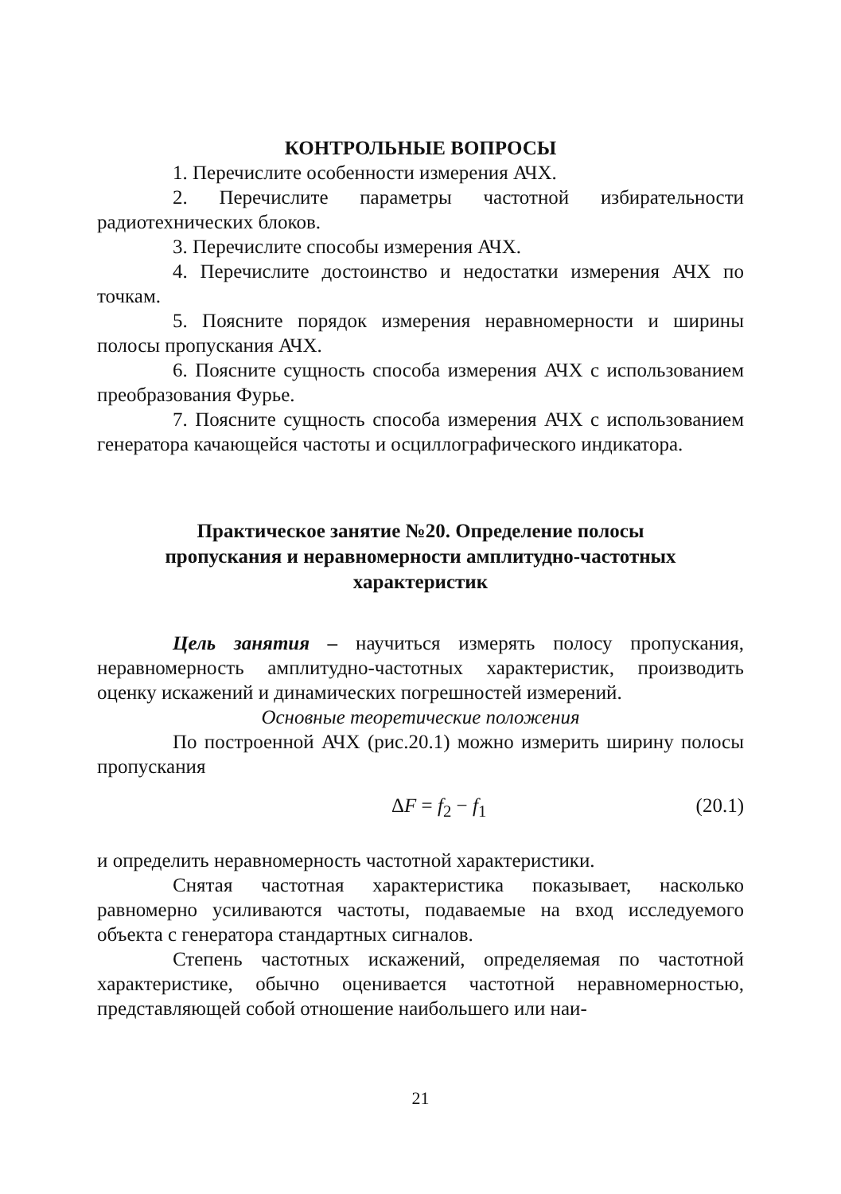КОНТРОЛЬНЫЕ ВОПРОСЫ
1. Перечислите особенности измерения АЧХ.
2. Перечислите параметры частотной избирательности радиотехнических блоков.
3. Перечислите способы измерения АЧХ.
4. Перечислите достоинство и недостатки измерения АЧХ по точкам.
5. Поясните порядок измерения неравномерности и ширины полосы пропускания АЧХ.
6. Поясните сущность способа измерения АЧХ с использованием преобразования Фурье.
7. Поясните сущность способа измерения АЧХ с использованием генератора качающейся частоты и осциллографического индикатора.
Практическое занятие №20. Определение полосы
пропускания и неравномерности амплитудно-частотных
характеристик
Цель занятия – научиться измерять полосу пропускания, неравномерность амплитудно-частотных характеристик, производить оценку искажений и динамических погрешностей измерений.
Основные теоретические положения
По построенной АЧХ (рис.20.1) можно измерить ширину полосы пропускания
ΔF = f<sub>2</sub> − f<sub>1</sub> (20.1)
и определить неравномерность частотной характеристики.
Снятая частотная характеристика показывает, насколько равномерно усиливаются частоты, подаваемые на вход исследуемого объекта с генератора стандартных сигналов.
Степень частотных искажений, определяемая по частотной характеристике, обычно оценивается частотной неравномерностью, представляющей собой отношение наибольшего или наи-
21